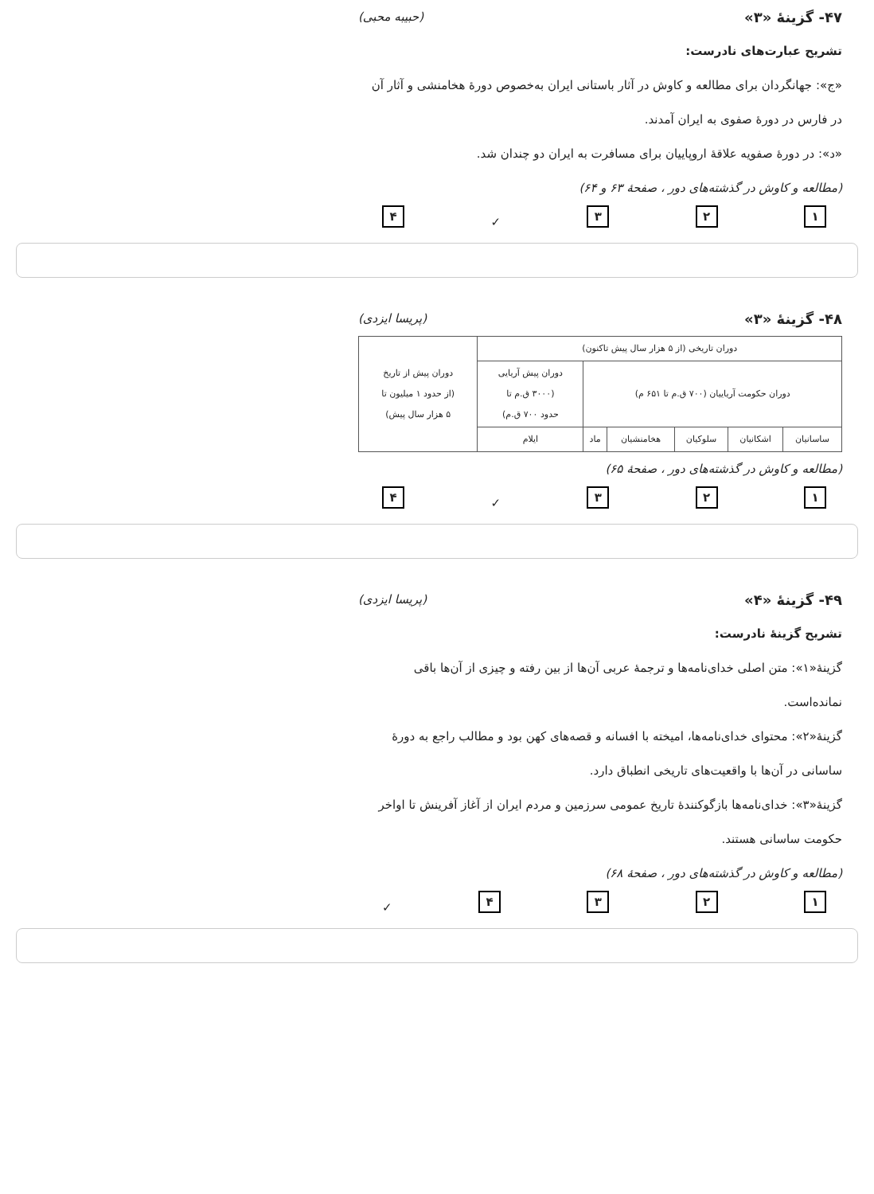۴۷- گزینهٔ «۳» (حبیبه محبی)
تشریح عبارت‌های نادرست:
«ج»: جهانگردان برای مطالعه و کاوش در آثار باستانی ایران به‌خصوص دورهٔ هخامنشی و آثار آن در فارس در دورهٔ صفوی به ایران آمدند.
«د»: در دورهٔ صفویه علاقهٔ اروپاییان برای مسافرت به ایران دو چندان شد.
(مطالعه و کاوش در گذشته‌های دور ، صفحهٔ ۶۳ و ۶۴)
۱۲۳ ✓ ۴
۴۸- گزینهٔ «۳» (پریسا ایزدی)
| دوران تاریخی (از ۵ هزار سال پیش تاکنون) | | | | | | دوران پیش از تاریخ (از حدود ۱ میلیون تا ۵ هزار سال پیش) |
| دوران حکومت آریاییان (۷۰۰ ق.م تا ۶۵۱ م) | | | | | دوران پیش آریایی (۳۰۰۰ ق.م تا حدود ۷۰۰ ق.م) | |
| ساسانیان | اشکانیان | سلوکیان | هخامنشیان | ماد | ایلام | |
(مطالعه و کاوش در گذشته‌های دور ، صفحهٔ ۶۵)
۱۲۳ ✓ ۴
۴۹- گزینهٔ «۴» (پریسا ایزدی)
تشریح گزینهٔ نادرست:
گزینهٔ«۱»: متن اصلی خدای‌نامه‌ها و ترجمهٔ عربی آن‌ها از بین رفته و چیزی از آن‌ها باقی نمانده‌است.
گزینهٔ«۲»: محتوای خدای‌نامه‌ها، امیخته با افسانه و قصه‌های کهن بود و مطالب راجع به دورهٔ ساسانی در آن‌ها با واقعیت‌های تاریخی انطباق دارد.
گزینهٔ«۳»: خدای‌نامه‌ها بازگوکنندهٔ تاریخ عمومی سرزمین و مردم ایران از آغاز آفرینش تا اواخر حکومت ساسانی هستند.
(مطالعه و کاوش در گذشته‌های دور ، صفحهٔ ۶۸)
۱۲۳۴ ✓